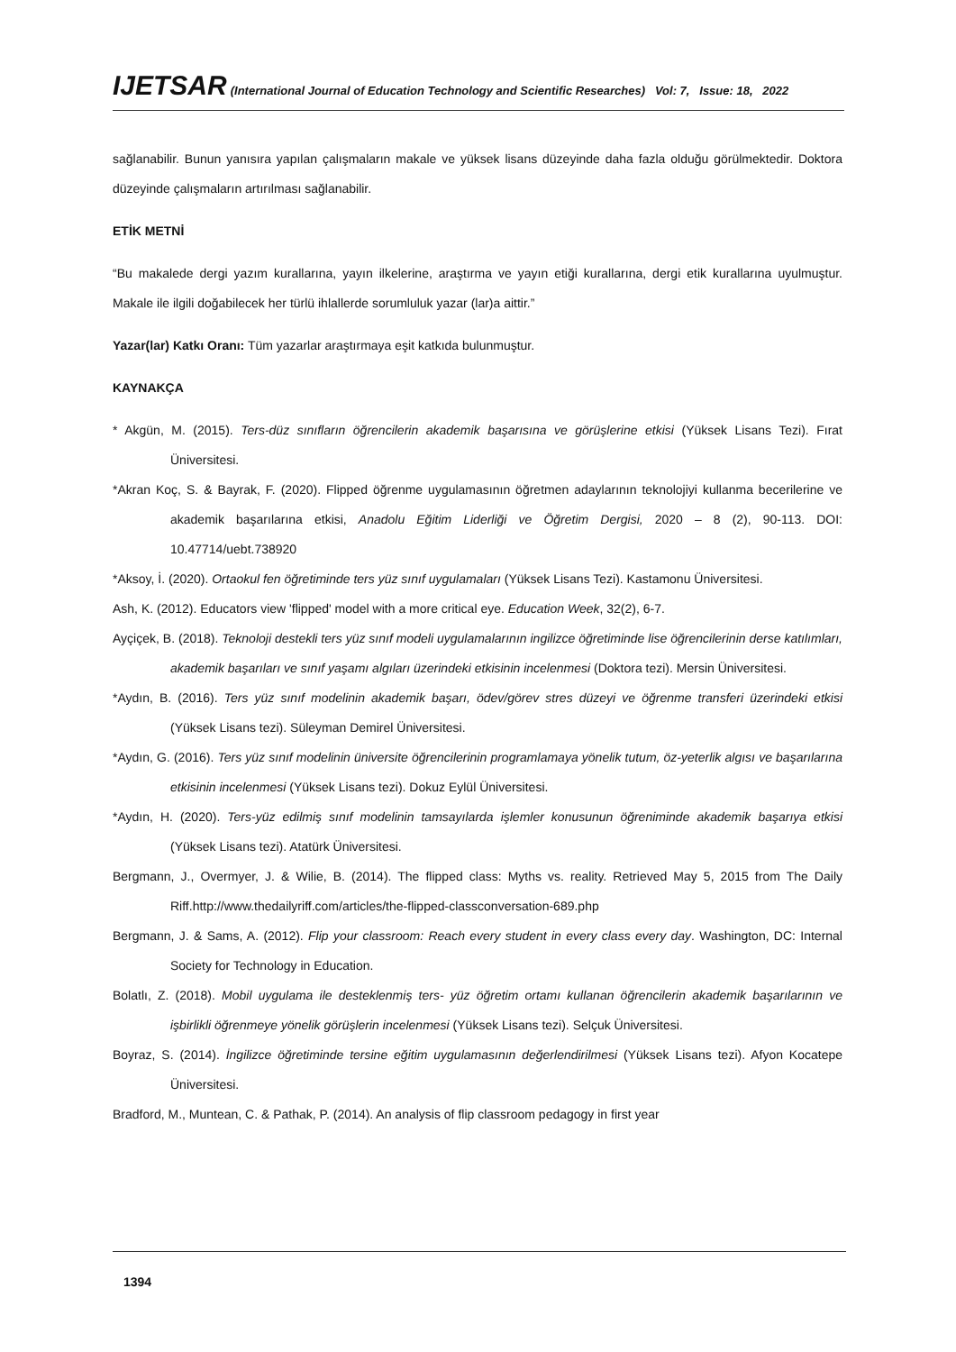IJETSAR (International Journal of Education Technology and Scientific Researches) Vol: 7, Issue: 18, 2022
sağlanabilir. Bunun yanısıra yapılan çalışmaların makale ve yüksek lisans düzeyinde daha fazla olduğu görülmektedir. Doktora düzeyinde çalışmaların artırılması sağlanabilir.
ETİK METNİ
“Bu makalede dergi yazım kurallarına, yayın ilkelerine, araştırma ve yayın etiği kurallarına, dergi etik kurallarına uyulmuştur. Makale ile ilgili doğabilecek her türlü ihlallerde sorumluluk yazar (lar)a aittir.”
Yazar(lar) Katkı Oranı: Tüm yazarlar araştırmaya eşit katkıda bulunmuştur.
KAYNAKÇA
* Akgün, M. (2015). Ters-düz sınıfların öğrencilerin akademik başarısına ve görüşlerine etkisi (Yüksek Lisans Tezi). Fırat Üniversitesi.
*Akran Koç, S. & Bayrak, F. (2020). Flipped öğrenme uygulamasının öğretmen adaylarının teknolojiyi kullanma becerilerine ve akademik başarılarına etkisi, Anadolu Eğitim Liderliği ve Öğretim Dergisi, 2020 – 8 (2), 90-113. DOI: 10.47714/uebt.738920
*Aksoy, İ. (2020). Ortaokul fen öğretiminde ters yüz sınıf uygulamaları (Yüksek Lisans Tezi). Kastamonu Üniversitesi.
Ash, K. (2012). Educators view 'flipped' model with a more critical eye. Education Week, 32(2), 6-7.
Ayçiçek, B. (2018). Teknoloji destekli ters yüz sınıf modeli uygulamalarının ingilizce öğretiminde lise öğrencilerinin derse katılımları, akademik başarıları ve sınıf yaşamı algıları üzerindeki etkisinin incelenmesi (Doktora tezi). Mersin Üniversitesi.
*Aydın, B. (2016). Ters yüz sınıf modelinin akademik başarı, ödev/görev stres düzeyi ve öğrenme transferi üzerindeki etkisi (Yüksek Lisans tezi). Süleyman Demirel Üniversitesi.
*Aydın, G. (2016). Ters yüz sınıf modelinin üniversite öğrencilerinin programlamaya yönelik tutum, öz-yeterlik algısı ve başarılarına etkisinin incelenmesi (Yüksek Lisans tezi). Dokuz Eylül Üniversitesi.
*Aydın, H. (2020). Ters-yüz edilmiş sınıf modelinin tamsayılarda işlemler konusunun öğreniminde akademik başarıya etkisi (Yüksek Lisans tezi). Atatürk Üniversitesi.
Bergmann, J., Overmyer, J. & Wilie, B. (2014). The flipped class: Myths vs. reality. Retrieved May 5, 2015 from The Daily Riff.http://www.thedailyriff.com/articles/the-flipped-classconversation-689.php
Bergmann, J. & Sams, A. (2012). Flip your classroom: Reach every student in every class every day. Washington, DC: Internal Society for Technology in Education.
Bolatlı, Z. (2018). Mobil uygulama ile desteklenmiş ters- yüz öğretim ortamı kullanan öğrencilerin akademik başarılarının ve işbirlikli öğrenmeye yönelik görüşlerin incelenmesi (Yüksek Lisans tezi). Selçuk Üniversitesi.
Boyraz, S. (2014). İngilizce öğretiminde tersine eğitim uygulamasının değerlendirilmesi (Yüksek Lisans tezi). Afyon Kocatepe Üniversitesi.
Bradford, M., Muntean, C. & Pathak, P. (2014). An analysis of flip classroom pedagogy in first year
1394